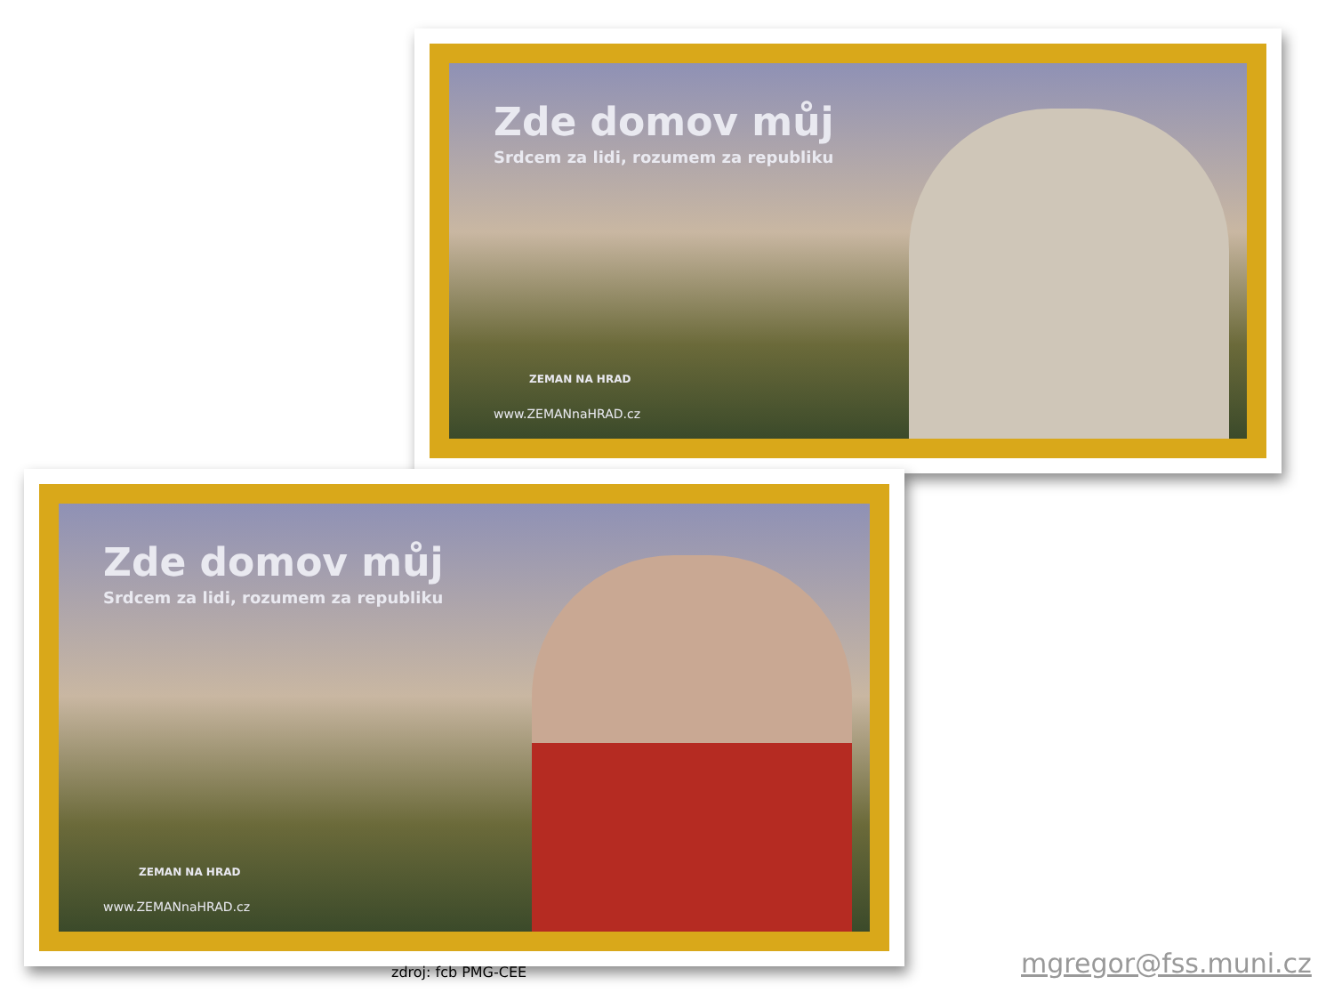Zde domov můj
Srdcem za lidi, rozumem za republiku
ZEMAN NA HRAD
www.ZEMANnaHRAD.cz
Zde domov můj
Srdcem za lidi, rozumem za republiku
ZEMAN NA HRAD
www.ZEMANnaHRAD.cz
zdroj: fcb PMG-CEE mgregor@fss.muni.cz